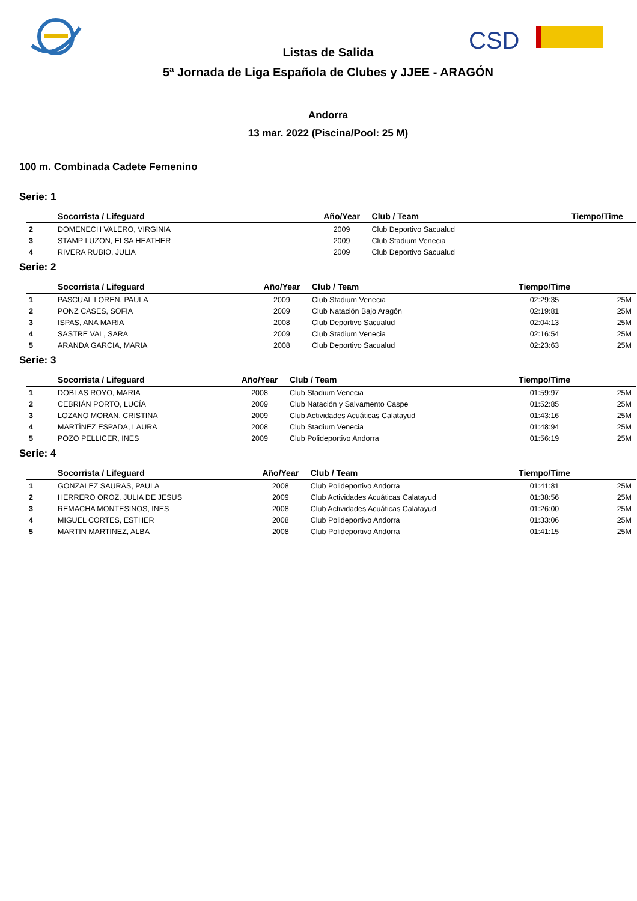CSD
Listas de Salida
5ª Jornada de Liga Española de Clubes y JJEE - ARAGÓN
Andorra
13 mar. 2022 (Piscina/Pool: 25 M)
100 m. Combinada Cadete Femenino
Serie: 1
| | Socorrista / Lifeguard | Año/Year | Club / Team | Tiempo/Time | |
| --- | --- | --- | --- | --- | --- |
| 2 | DOMENECH VALERO, VIRGINIA | 2009 | Club Deportivo Sacualud | | |
| 3 | STAMP LUZON, ELSA HEATHER | 2009 | Club Stadium Venecia | | |
| 4 | RIVERA RUBIO, JULIA | 2009 | Club Deportivo Sacualud | | |
Serie: 2
| | Socorrista / Lifeguard | Año/Year | Club / Team | Tiempo/Time | |
| --- | --- | --- | --- | --- | --- |
| 1 | PASCUAL LOREN, PAULA | 2009 | Club Stadium Venecia | 02:29:35 | 25M |
| 2 | PONZ CASES, SOFIA | 2009 | Club Natación Bajo Aragón | 02:19:81 | 25M |
| 3 | ISPAS, ANA MARIA | 2008 | Club Deportivo Sacualud | 02:04:13 | 25M |
| 4 | SASTRE VAL, SARA | 2009 | Club Stadium Venecia | 02:16:54 | 25M |
| 5 | ARANDA GARCIA, MARIA | 2008 | Club Deportivo Sacualud | 02:23:63 | 25M |
Serie: 3
| | Socorrista / Lifeguard | Año/Year | Club / Team | Tiempo/Time | |
| --- | --- | --- | --- | --- | --- |
| 1 | DOBLAS ROYO, MARIA | 2008 | Club Stadium Venecia | 01:59:97 | 25M |
| 2 | CEBRIÁN PORTO, LUCÍA | 2009 | Club Natación y Salvamento Caspe | 01:52:85 | 25M |
| 3 | LOZANO MORAN, CRISTINA | 2009 | Club Actividades Acuáticas Calatayud | 01:43:16 | 25M |
| 4 | MARTÍNEZ ESPADA, LAURA | 2008 | Club Stadium Venecia | 01:48:94 | 25M |
| 5 | POZO PELLICER, INES | 2009 | Club Polideportivo Andorra | 01:56:19 | 25M |
Serie: 4
| | Socorrista / Lifeguard | Año/Year | Club / Team | Tiempo/Time | |
| --- | --- | --- | --- | --- | --- |
| 1 | GONZALEZ SAURAS, PAULA | 2008 | Club Polideportivo Andorra | 01:41:81 | 25M |
| 2 | HERRERO OROZ, JULIA DE JESUS | 2009 | Club Actividades Acuáticas Calatayud | 01:38:56 | 25M |
| 3 | REMACHA MONTESINOS, INES | 2008 | Club Actividades Acuáticas Calatayud | 01:26:00 | 25M |
| 4 | MIGUEL CORTES, ESTHER | 2008 | Club Polideportivo Andorra | 01:33:06 | 25M |
| 5 | MARTIN MARTINEZ, ALBA | 2008 | Club Polideportivo Andorra | 01:41:15 | 25M |